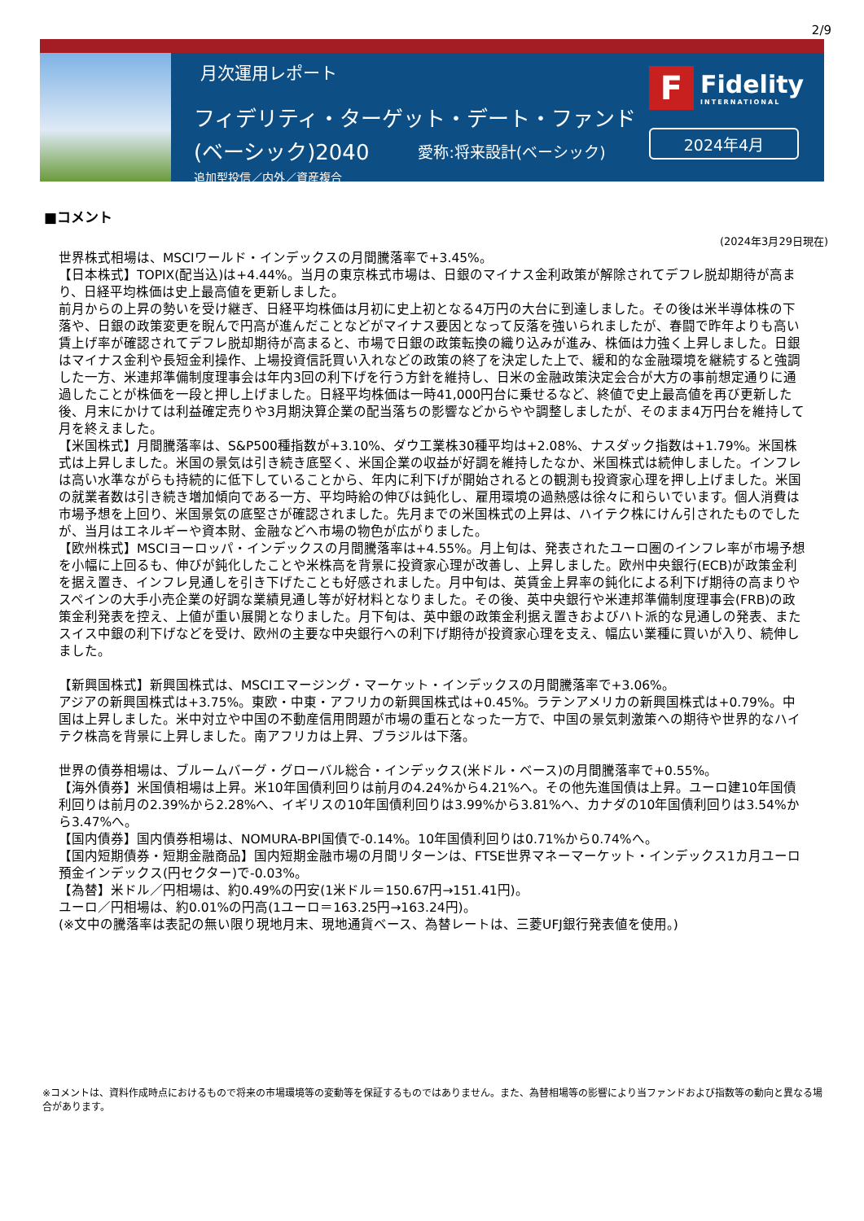2/9
月次運用レポート
フィデリティ・ターゲット・デート・ファンド
(ベーシック)2040 愛称:将来設計(ベーシック)
追加型投信／内外／資産複合
F
Fidelity
INTERNATIONAL
2024年4月
■コメント
(2024年3月29日現在)
世界株式相場は、MSCIワールド・インデックスの月間騰落率で+3.45%。
【日本株式】TOPIX(配当込)は+4.44%。当月の東京株式市場は、日銀のマイナス金利政策が解除されてデフレ脱却期待が高まり、日経平均株価は史上最高値を更新しました。
前月からの上昇の勢いを受け継ぎ、日経平均株価は月初に史上初となる4万円の大台に到達しました。その後は米半導体株の下落や、日銀の政策変更を睨んで円高が進んだことなどがマイナス要因となって反落を強いられましたが、春闘で昨年よりも高い賃上げ率が確認されてデフレ脱却期待が高まると、市場で日銀の政策転換の織り込みが進み、株価は力強く上昇しました。日銀はマイナス金利や長短金利操作、上場投資信託買い入れなどの政策の終了を決定した上で、緩和的な金融環境を継続すると強調した一方、米連邦準備制度理事会は年内3回の利下げを行う方針を維持し、日米の金融政策決定会合が大方の事前想定通りに通過したことが株価を一段と押し上げました。日経平均株価は一時41,000円台に乗せるなど、終値で史上最高値を再び更新した後、月末にかけては利益確定売りや3月期決算企業の配当落ちの影響などからやや調整しましたが、そのまま4万円台を維持して月を終えました。
【米国株式】月間騰落率は、S&P500種指数が+3.10%、ダウ工業株30種平均は+2.08%、ナスダック指数は+1.79%。米国株式は上昇しました。米国の景気は引き続き底堅く、米国企業の収益が好調を維持したなか、米国株式は続伸しました。インフレは高い水準ながらも持続的に低下していることから、年内に利下げが開始されるとの観測も投資家心理を押し上げました。米国の就業者数は引き続き増加傾向である一方、平均時給の伸びは鈍化し、雇用環境の過熱感は徐々に和らいでいます。個人消費は市場予想を上回り、米国景気の底堅さが確認されました。先月までの米国株式の上昇は、ハイテク株にけん引されたものでしたが、当月はエネルギーや資本財、金融などへ市場の物色が広がりました。
【欧州株式】MSCIヨーロッパ・インデックスの月間騰落率は+4.55%。月上旬は、発表されたユーロ圏のインフレ率が市場予想を小幅に上回るも、伸びが鈍化したことや米株高を背景に投資家心理が改善し、上昇しました。欧州中央銀行(ECB)が政策金利を据え置き、インフレ見通しを引き下げたことも好感されました。月中旬は、英賃金上昇率の鈍化による利下げ期待の高まりやスペインの大手小売企業の好調な業績見通し等が好材料となりました。その後、英中央銀行や米連邦準備制度理事会(FRB)の政策金利発表を控え、上値が重い展開となりました。月下旬は、英中銀の政策金利据え置きおよびハト派的な見通しの発表、またスイス中銀の利下げなどを受け、欧州の主要な中央銀行への利下げ期待が投資家心理を支え、幅広い業種に買いが入り、続伸しました。
【新興国株式】新興国株式は、MSCIエマージング・マーケット・インデックスの月間騰落率で+3.06%。
アジアの新興国株式は+3.75%。東欧・中東・アフリカの新興国株式は+0.45%。ラテンアメリカの新興国株式は+0.79%。中国は上昇しました。米中対立や中国の不動産信用問題が市場の重石となった一方で、中国の景気刺激策への期待や世界的なハイテク株高を背景に上昇しました。南アフリカは上昇、ブラジルは下落。
世界の債券相場は、ブルームバーグ・グローバル総合・インデックス(米ドル・ベース)の月間騰落率で+0.55%。
【海外債券】米国債相場は上昇。米10年国債利回りは前月の4.24%から4.21%へ。その他先進国債は上昇。ユーロ建10年国債利回りは前月の2.39%から2.28%へ、イギリスの10年国債利回りは3.99%から3.81%へ、カナダの10年国債利回りは3.54%から3.47%へ。
【国内債券】国内債券相場は、NOMURA-BPI国債で-0.14%。10年国債利回りは0.71%から0.74%へ。
【国内短期債券・短期金融商品】国内短期金融市場の月間リターンは、FTSE世界マネーマーケット・インデックス1カ月ユーロ預金インデックス(円セクター)で-0.03%。
【為替】米ドル／円相場は、約0.49%の円安(1米ドル＝150.67円→151.41円)。
ユーロ／円相場は、約0.01%の円高(1ユーロ＝163.25円→163.24円)。
(※文中の騰落率は表記の無い限り現地月末、現地通貨ベース、為替レートは、三菱UFJ銀行発表値を使用。)
※コメントは、資料作成時点におけるもので将来の市場環境等の変動等を保証するものではありません。また、為替相場等の影響により当ファンドおよび指数等の動向と異なる場合があります。